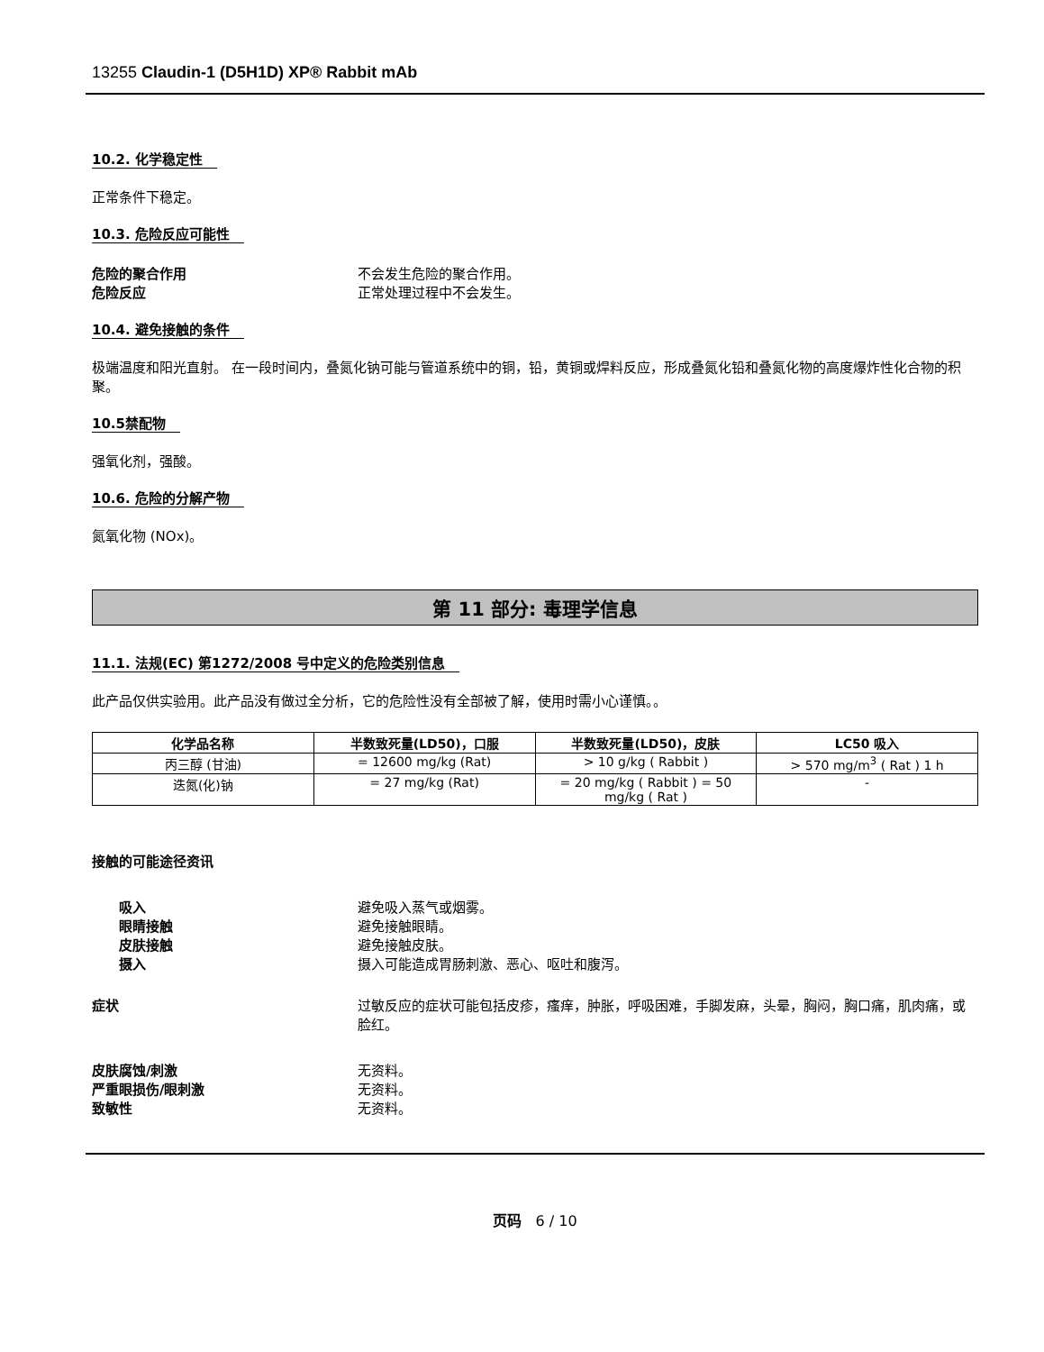13255 Claudin-1 (D5H1D) XP® Rabbit mAb
10.2. 化学稳定性
正常条件下稳定。
10.3. 危险反应可能性
危险的聚合作用 不会发生危险的聚合作用。
危险反应 正常处理过程中不会发生。
10.4. 避免接触的条件
极端温度和阳光直射。 在一段时间内，叠氮化钠可能与管道系统中的铜，铅，黄铜或焊料反应，形成叠氮化铅和叠氮化物的高度爆炸性化合物的积聚。
10.5禁配物
强氧化剂，强酸。
10.6. 危险的分解产物
氮氧化物 (NOx)。
第 11 部分: 毒理学信息
11.1. 法规(EC) 第1272/2008 号中定义的危险类别信息
此产品仅供实验用。此产品没有做过全分析，它的危险性没有全部被了解，使用时需小心谨慎。。
| 化学品名称 | 半数致死量(LD50)，口服 | 半数致死量(LD50)，皮肤 | LC50 吸入 |
| --- | --- | --- | --- |
| 丙三醇 (甘油) | = 12600 mg/kg (Rat) | > 10 g/kg ( Rabbit ) | > 570 mg/m<sup>3</sup> ( Rat ) 1 h |
| 迭氮(化)钠 | = 27 mg/kg (Rat) | = 20 mg/kg ( Rabbit ) = 50 mg/kg ( Rat ) | - |
接触的可能途径资讯
吸入 避免吸入蒸气或烟雾。
眼睛接触 避免接触眼睛。
皮肤接触 避免接触皮肤。
摄入 摄入可能造成胃肠刺激、恶心、呕吐和腹泻。
症状 过敏反应的症状可能包括皮疹，瘙痒，肿胀，呼吸困难，手脚发麻，头晕，胸闷，胸口痛，肌肉痛，或脸红。
皮肤腐蚀/刺激 无资料。
严重眼损伤/眼刺激 无资料。
致敏性 无资料。
页码 6 / 10